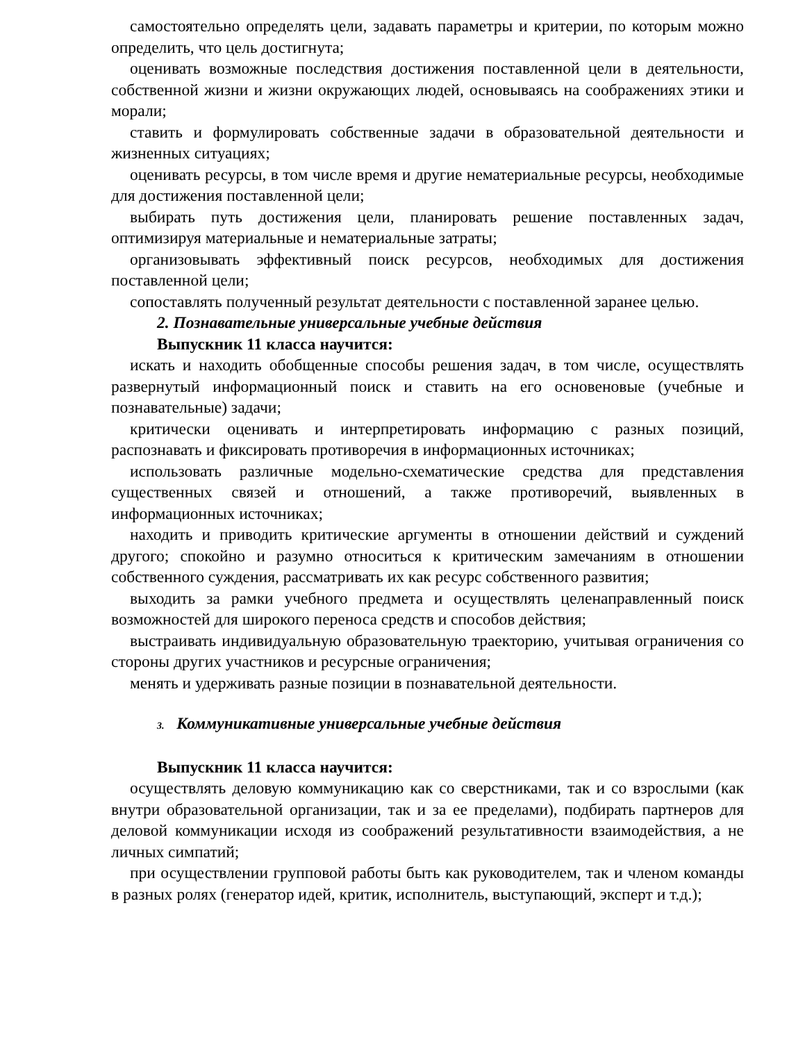самостоятельно определять цели, задавать параметры и критерии, по которым можно определить, что цель достигнута;
оценивать возможные последствия достижения поставленной цели в деятельности, собственной жизни и жизни окружающих людей, основываясь на соображениях этики и морали;
ставить и формулировать собственные задачи в образовательной деятельности и жизненных ситуациях;
оценивать ресурсы, в том числе время и другие нематериальные ресурсы, необходимые для достижения поставленной цели;
выбирать путь достижения цели, планировать решение поставленных задач, оптимизируя материальные и нематериальные затраты;
организовывать эффективный поиск ресурсов, необходимых для достижения поставленной цели;
сопоставлять полученный результат деятельности с поставленной заранее целью.
2. Познавательные универсальные учебные действия
Выпускник 11 класса научится:
искать и находить обобщенные способы решения задач, в том числе, осуществлять развернутый информационный поиск и ставить на его основеновые (учебные и познавательные) задачи;
критически оценивать и интерпретировать информацию с разных позиций, распознавать и фиксировать противоречия в информационных источниках;
использовать различные модельно-схематические средства для представления существенных связей и отношений, а также противоречий, выявленных в информационных источниках;
находить и приводить критические аргументы в отношении действий и суждений другого; спокойно и разумно относиться к критическим замечаниям в отношении собственного суждения, рассматривать их как ресурс собственного развития;
выходить за рамки учебного предмета и осуществлять целенаправленный поиск возможностей для широкого переноса средств и способов действия;
выстраивать индивидуальную образовательную траекторию, учитывая ограничения со стороны других участников и ресурсные ограничения;
менять и удерживать разные позиции в познавательной деятельности.
3. Коммуникативные универсальные учебные действия
Выпускник 11 класса научится:
осуществлять деловую коммуникацию как со сверстниками, так и со взрослыми (как внутри образовательной организации, так и за ее пределами), подбирать партнеров для деловой коммуникации исходя из соображений результативности взаимодействия, а не личных симпатий;
при осуществлении групповой работы быть как руководителем, так и членом команды в разных ролях (генератор идей, критик, исполнитель, выступающий, эксперт и т.д.);